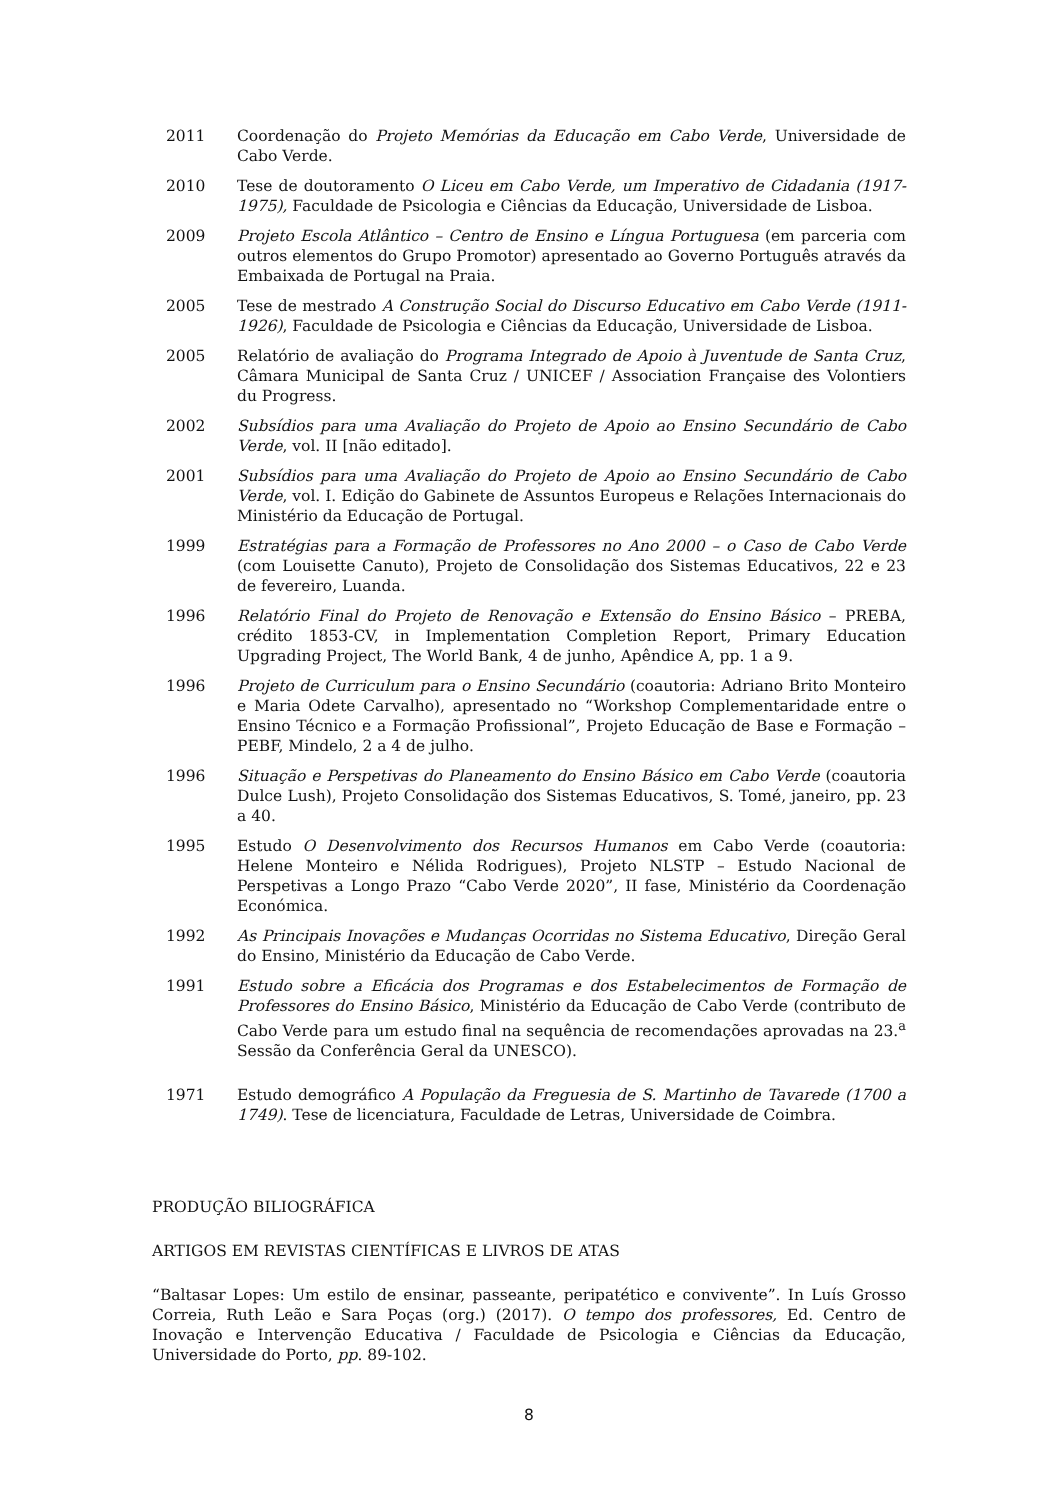2011 Coordenação do Projeto Memórias da Educação em Cabo Verde, Universidade de Cabo Verde.
2010 Tese de doutoramento O Liceu em Cabo Verde, um Imperativo de Cidadania (1917-1975), Faculdade de Psicologia e Ciências da Educação, Universidade de Lisboa.
2009 Projeto Escola Atlântico – Centro de Ensino e Língua Portuguesa (em parceria com outros elementos do Grupo Promotor) apresentado ao Governo Português através da Embaixada de Portugal na Praia.
2005 Tese de mestrado A Construção Social do Discurso Educativo em Cabo Verde (1911-1926), Faculdade de Psicologia e Ciências da Educação, Universidade de Lisboa.
2005 Relatório de avaliação do Programa Integrado de Apoio à Juventude de Santa Cruz, Câmara Municipal de Santa Cruz / UNICEF / Association Française des Volontiers du Progress.
2002 Subsídios para uma Avaliação do Projeto de Apoio ao Ensino Secundário de Cabo Verde, vol. II [não editado].
2001 Subsídios para uma Avaliação do Projeto de Apoio ao Ensino Secundário de Cabo Verde, vol. I. Edição do Gabinete de Assuntos Europeus e Relações Internacionais do Ministério da Educação de Portugal.
1999 Estratégias para a Formação de Professores no Ano 2000 – o Caso de Cabo Verde (com Louisette Canuto), Projeto de Consolidação dos Sistemas Educativos, 22 e 23 de fevereiro, Luanda.
1996 Relatório Final do Projeto de Renovação e Extensão do Ensino Básico – PREBA, crédito 1853-CV, in Implementation Completion Report, Primary Education Upgrading Project, The World Bank, 4 de junho, Apêndice A, pp. 1 a 9.
1996 Projeto de Curriculum para o Ensino Secundário (coautoria: Adriano Brito Monteiro e Maria Odete Carvalho), apresentado no “Workshop Complementaridade entre o Ensino Técnico e a Formação Profissional”, Projeto Educação de Base e Formação – PEBF, Mindelo, 2 a 4 de julho.
1996 Situação e Perspetivas do Planeamento do Ensino Básico em Cabo Verde (coautoria Dulce Lush), Projeto Consolidação dos Sistemas Educativos, S. Tomé, janeiro, pp. 23 a 40.
1995 Estudo O Desenvolvimento dos Recursos Humanos em Cabo Verde (coautoria: Helene Monteiro e Nélida Rodrigues), Projeto NLSTP – Estudo Nacional de Perspetivas a Longo Prazo “Cabo Verde 2020”, II fase, Ministério da Coordenação Económica.
1992 As Principais Inovações e Mudanças Ocorridas no Sistema Educativo, Direção Geral do Ensino, Ministério da Educação de Cabo Verde.
1991 Estudo sobre a Eficácia dos Programas e dos Estabelecimentos de Formação de Professores do Ensino Básico, Ministério da Educação de Cabo Verde (contributo de Cabo Verde para um estudo final na sequência de recomendações aprovadas na 23.<sup>a</sup> Sessão da Conferência Geral da UNESCO).
1971 Estudo demográfico A População da Freguesia de S. Martinho de Tavarede (1700 a 1749). Tese de licenciatura, Faculdade de Letras, Universidade de Coimbra.
PRODUÇÃO BILIOGRÁFICA
ARTIGOS EM REVISTAS CIENTÍFICAS E LIVROS DE ATAS
“Baltasar Lopes: Um estilo de ensinar, passeante, peripatético e convivente”. In Luís Grosso Correia, Ruth Leão e Sara Poças (org.) (2017). O tempo dos professores, Ed. Centro de Inovação e Intervenção Educativa / Faculdade de Psicologia e Ciências da Educação, Universidade do Porto, pp. 89-102.
8